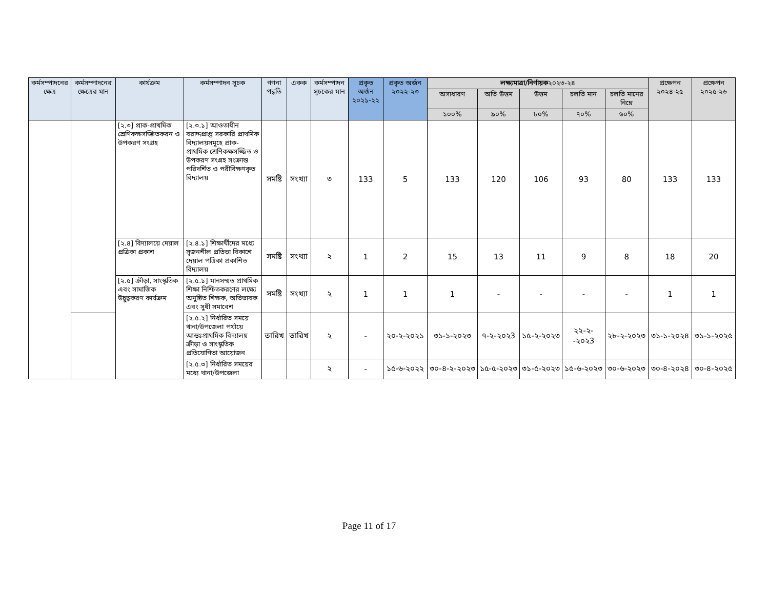| কর্মসম্পাদনের ক্ষেত্র | কর্মসম্পাদনের ক্ষেত্রের মান | কার্যক্রম | কর্মসম্পাদন সূচক | গণনা পদ্ধতি | একক | কর্মসম্পাদন সূচকের মান | প্রকৃত অর্জন ২০২১-২২ | প্রকৃত অর্জন ২০২২-২৩ | লক্ষ্যমাত্রা/নির্ণায়ক ২০২৩-২৪ | | | | | প্রক্ষেপন ২০২৪-২৫ | প্রক্ষেপন ২০২৫-২৬ |
| --- | --- | --- | --- | --- | --- | --- | --- | --- | --- | --- | --- | --- | --- | --- | --- |
| | | | | | | | | | অসাধারণ | অতি উত্তম | উত্তম | চলতি মান | চলতি মানের নিম্নে | | |
| | | | | | | | | | ১০০% | ৯০% | ৮০% | ৭০% | ৬০% | | |
| | | [২.৩] প্রাক-প্রাথমিক শ্রেণিকক্ষসজ্জিতকরন ও উপকরণ সংগ্রহ | [২.৩.১] আওতাধীন বরাদ্দপ্রাপ্ত সরকারি প্রাথমিক বিদ্যালয়সমূহে প্রাক-প্রাথমিক শ্রেণিকক্ষসজ্জিত ও উপকরণ সংগ্রহ সংক্রান্ত পরিদর্শিত ও পরীবিক্ষণকৃত বিদ্যালয় | সমষ্টি | সংখ্যা | ৩ | 133 | 5 | 133 | 120 | 106 | 93 | 80 | 133 | 133 |
| | | [২.৪] বিদ্যালয়ে দেয়াল প্রত্রিকা প্রকাশ | [২.৪.১] শিক্ষার্থীদের মধ্যে সৃজনশীল প্রতিভা বিকাশে দেয়াল পত্রিকা প্রকাশিত বিদ্যালয় | সমষ্টি | সংখ্যা | ২ | 1 | 2 | 15 | 13 | 11 | 9 | 8 | 18 | 20 |
| | | [২.৫] ক্রীড়া, সাংস্কৃতিক এবং সামাজিক উদ্বুদ্ধকরণ কার্যক্রম | [২.৫.১] মানসম্মত প্রাথমিক শিক্ষা নিশ্চিতকরণের লক্ষ্যে অনুষ্ঠিত শিক্ষক, অভিভাবক এবং সুধী সমাবেশ | সমষ্টি | সংখ্যা | ২ | 1 | 1 | 1 | - | - | - | - | 1 | 1 |
| | | | [২.৫.২] নির্ধারিত সময়ে থানা/উপজেলা পর্যায়ে আন্তঃপ্রাথমিক বিদ্যালয় ক্রীড়া ও সাংস্কৃতিক প্রতিযোগিতা আয়োজন | তারিখ | তারিখ | ২ | - | ২০-২-২০২১ | ৩১-১-২০২৩ | ৭-২-২০২3 | ১৫-২-২০২৩ | ২২-২--২০২3 | ২৮-২-২০২৩ | ৩১-১-২০২৪ | ৩১-১-২০২৫ |
| | | | [২.৫.৩] নির্ধারিত সময়ের মধ্যে থানা/উপজেলা | | | ২ | - | ১৫-৬-২০২২ | ৩০-৪-২-২০২৩ | ১৫-৫-২০২৩ | ৩১-৫-২০২৩ | ১৫-৬-২০২৩ | ৩০-৬-২০২৩ | ৩০-৪-২০২৪ | ৩০-৪-২০২৫ |
Page 11 of 17